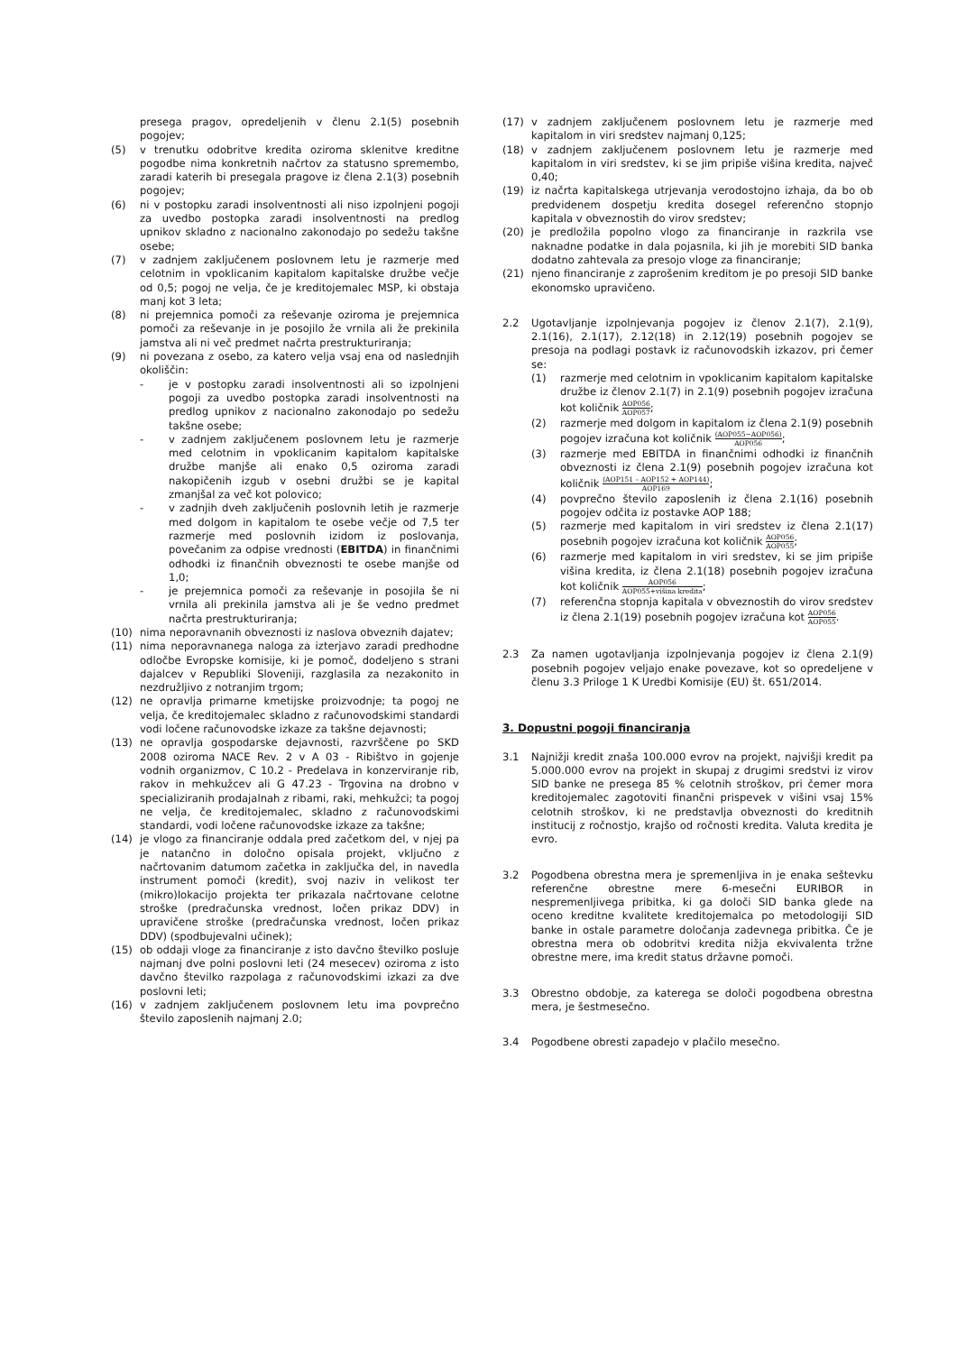presega pragov, opredeljenih v členu 2.1(5) posebnih pogojev;
(5) v trenutku odobritve kredita oziroma sklenitve kreditne pogodbe nima konkretnih načrtov za statusno spremembo, zaradi katerih bi presegala pragove iz člena 2.1(3) posebnih pogojev;
(6) ni v postopku zaradi insolventnosti ali niso izpolnjeni pogoji za uvedbo postopka zaradi insolventnosti na predlog upnikov skladno z nacionalno zakonodajo po sedežu takšne osebe;
(7) v zadnjem zaključenem poslovnem letu je razmerje med celotnim in vpoklicanim kapitalom kapitalske družbe večje od 0,5; pogoj ne velja, če je kreditojemalec MSP, ki obstaja manj kot 3 leta;
(8) ni prejemnica pomoči za reševanje oziroma je prejemnica pomoči za reševanje in je posojilo že vrnila ali že prekinila jamstva ali ni več predmet načrta prestrukturiranja;
(9) ni povezana z osebo, za katero velja vsaj ena od naslednjih okoliščin:
- je v postopku zaradi insolventnosti ali so izpolnjeni pogoji za uvedbo postopka zaradi insolventnosti na predlog upnikov z nacionalno zakonodajo po sedežu takšne osebe;
- v zadnjem zaključenem poslovnem letu je razmerje med celotnim in vpoklicanim kapitalom kapitalske družbe manjše ali enako 0,5 oziroma zaradi nakopičenih izgub v osebni družbi se je kapital zmanjšal za več kot polovico;
- v zadnjih dveh zaključenih poslovnih letih je razmerje med dolgom in kapitalom te osebe večje od 7,5 ter razmerje med poslovnih izidom iz poslovanja, povečanim za odpise vrednosti (EBITDA) in finančnimi odhodki iz finančnih obveznosti te osebe manjše od 1,0;
- je prejemnica pomoči za reševanje in posojila še ni vrnila ali prekinila jamstva ali je še vedno predmet načrta prestrukturiranja;
(10) nima neporavnanih obveznosti iz naslova obveznih dajatev;
(11) nima neporavnanega naloga za izterjavo zaradi predhodne odločbe Evropske komisije, ki je pomoč, dodeljeno s strani dajalcev v Republiki Sloveniji, razglasila za nezakonito in nezdružljivo z notranjim trgom;
(12) ne opravlja primarne kmetijske proizvodnje; ta pogoj ne velja, če kreditojemalec skladno z računovodskimi standardi vodi ločene računovodske izkaze za takšne dejavnosti;
(13) ne opravlja gospodarske dejavnosti, razvrščene po SKD 2008 oziroma NACE Rev. 2 v A 03 - Ribištvo in gojenje vodnih organizmov, C 10.2 - Predelava in konzerviranje rib, rakov in mehkužcev ali G 47.23 - Trgovina na drobno v specializiranih prodajalnah z ribami, raki, mehkužci; ta pogoj ne velja, če kreditojemalec, skladno z računovodskimi standardi, vodi ločene računovodske izkaze za takšne;
(14) je vlogo za financiranje oddala pred začetkom del, v njej pa je natančno in določno opisala projekt, vključno z načrtovanim datumom začetka in zaključka del, in navedla instrument pomoči (kredit), svoj naziv in velikost ter (mikro)lokacijo projekta ter prikazala načrtovane celotne stroške (predračunska vrednost, ločen prikaz DDV) in upravičene stroške (predračunska vrednost, ločen prikaz DDV) (spodbujevalni učinek);
(15) ob oddaji vloge za financiranje z isto davčno številko posluje najmanj dve polni poslovni leti (24 mesecev) oziroma z isto davčno številko razpolaga z računovodskimi izkazi za dve poslovni leti;
(16) v zadnjem zaključenem poslovnem letu ima povprečno število zaposlenih najmanj 2.0;
(17) v zadnjem zaključenem poslovnem letu je razmerje med kapitalom in viri sredstev najmanj 0,125;
(18) v zadnjem zaključenem poslovnem letu je razmerje med kapitalom in viri sredstev, ki se jim pripiše višina kredita, največ 0,40;
(19) iz načrta kapitalskega utrjevanja verodostojno izhaja, da bo ob predvidenem dospetju kredita dosegel referenčno stopnjo kapitala v obveznostih do virov sredstev;
(20) je predložila popolno vlogo za financiranje in razkrila vse naknadne podatke in dala pojasnila, ki jih je morebiti SID banka dodatno zahtevala za presojo vloge za financiranje;
(21) njeno financiranje z zaprošenim kreditom je po presoji SID banke ekonomsko upravičeno.
2.2 Ugotavljanje izpolnjevanja pogojev iz členov 2.1(7), 2.1(9), 2.1(16), 2.1(17), 2.12(18) in 2.12(19) posebnih pogojev se presoja na podlagi postavk iz računovodskih izkazov, pri čemer se:
(1) razmerje med celotnim in vpoklicanim kapitalom kapitalske družbe iz členov 2.1(7) in 2.1(9) posebnih pogojev izračuna kot količnik AOP056 AOP057;
(2) razmerje med dolgom in kapitalom iz člena 2.1(9) posebnih pogojev izračuna kot količnik (AOP055−AOP056) AOP056;
(3) razmerje med EBITDA in finančnimi odhodki iz finančnih obveznosti iz člena 2.1(9) posebnih pogojev izračuna kot količnik (AOP151 – AOP152 + AOP144) AOP169;
(4) povprečno število zaposlenih iz člena 2.1(16) posebnih pogojev odčita iz postavke AOP 188;
(5) razmerje med kapitalom in viri sredstev iz člena 2.1(17) posebnih pogojev izračuna kot količnik AOP056 AOP055;
(6) razmerje med kapitalom in viri sredstev, ki se jim pripiše višina kredita, iz člena 2.1(18) posebnih pogojev izračuna kot količnik AOP056 AOP055+višina kredita;
(7) referenčna stopnja kapitala v obveznostih do virov sredstev iz člena 2.1(19) posebnih pogojev izračuna kot AOP056 AOP055.
2.3 Za namen ugotavljanja izpolnjevanja pogojev iz člena 2.1(9) posebnih pogojev veljajo enake povezave, kot so opredeljene v členu 3.3 Priloge 1 K Uredbi Komisije (EU) št. 651/2014.
3. Dopustni pogoji financiranja
3.1 Najnižji kredit znaša 100.000 evrov na projekt, najvišji kredit pa 5.000.000 evrov na projekt in skupaj z drugimi sredstvi iz virov SID banke ne presega 85 % celotnih stroškov, pri čemer mora kreditojemalec zagotoviti finančni prispevek v višini vsaj 15% celotnih stroškov, ki ne predstavlja obveznosti do kreditnih institucij z ročnostjo, krajšo od ročnosti kredita. Valuta kredita je evro.
3.2 Pogodbena obrestna mera je spremenljiva in je enaka seštevku referenčne obrestne mere 6-mesečni EURIBOR in nespremenljivega pribitka, ki ga določi SID banka glede na oceno kreditne kvalitete kreditojemalca po metodologiji SID banke in ostale parametre določanja zadevnega pribitka. Če je obrestna mera ob odobritvi kredita nižja ekvivalenta tržne obrestne mere, ima kredit status državne pomoči.
3.3 Obrestno obdobje, za katerega se določi pogodbena obrestna mera, je šestmesečno.
3.4 Pogodbene obresti zapadejo v plačilo mesečno.